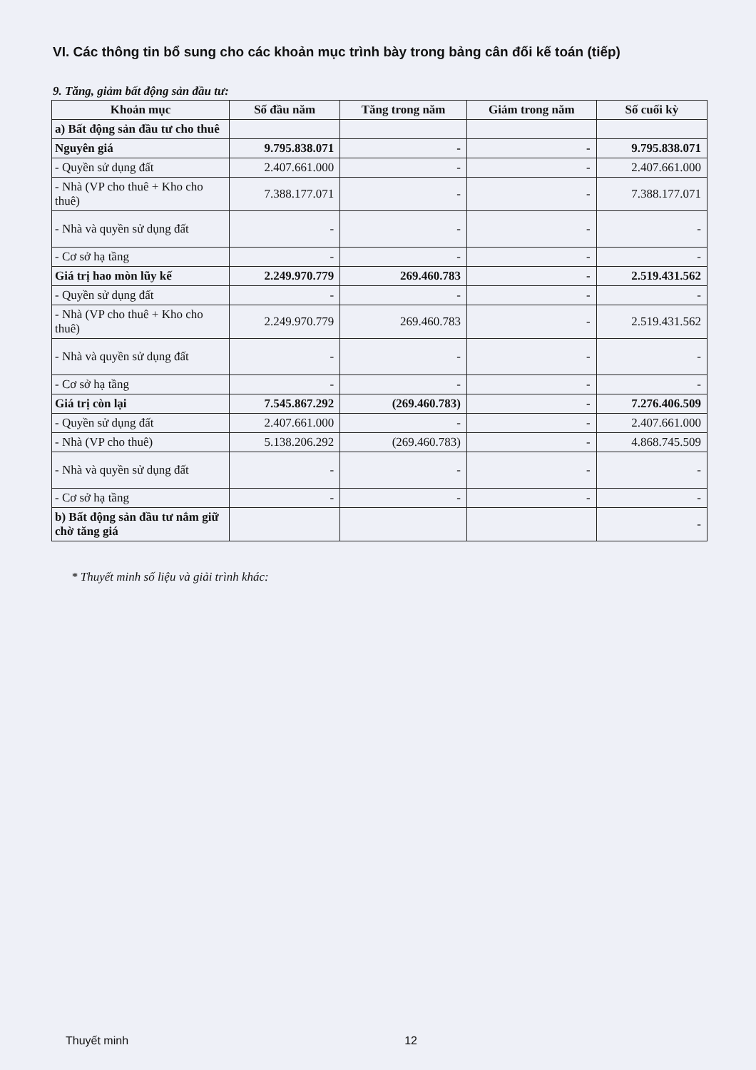VI. Các thông tin bổ sung cho các khoản mục trình bày trong bảng cân đối kế toán (tiếp)
9. Tăng, giảm bất động sản đầu tư:
| Khoản mục | Số đầu năm | Tăng trong năm | Giảm trong năm | Số cuối kỳ |
| --- | --- | --- | --- | --- |
| a) Bất động sản đầu tư cho thuê | | | | |
| Nguyên giá | 9.795.838.071 | - | - | 9.795.838.071 |
| - Quyền sử dụng đất | 2.407.661.000 | - | - | 2.407.661.000 |
| - Nhà (VP cho thuê + Kho cho thuê) | 7.388.177.071 | - | - | 7.388.177.071 |
| - Nhà và quyền sử dụng đất | - | - | - | - |
| - Cơ sở hạ tầng | - | - | - | - |
| Giá trị hao mòn lũy kế | 2.249.970.779 | 269.460.783 | - | 2.519.431.562 |
| - Quyền sử dụng đất | - | - | - | - |
| - Nhà (VP cho thuê + Kho cho thuê) | 2.249.970.779 | 269.460.783 | - | 2.519.431.562 |
| - Nhà và quyền sử dụng đất | - | - | - | - |
| - Cơ sở hạ tầng | - | - | - | - |
| Giá trị còn lại | 7.545.867.292 | (269.460.783) | - | 7.276.406.509 |
| - Quyền sử dụng đất | 2.407.661.000 | - | - | 2.407.661.000 |
| - Nhà (VP cho thuê) | 5.138.206.292 | (269.460.783) | - | 4.868.745.509 |
| - Nhà và quyền sử dụng đất | - | - | - | - |
| - Cơ sở hạ tầng | - | - | - | - |
| b) Bất động sản đầu tư nắm giữ chờ tăng giá | | | | - |
* Thuyết minh số liệu và giải trình khác:
Thuyết minh 12